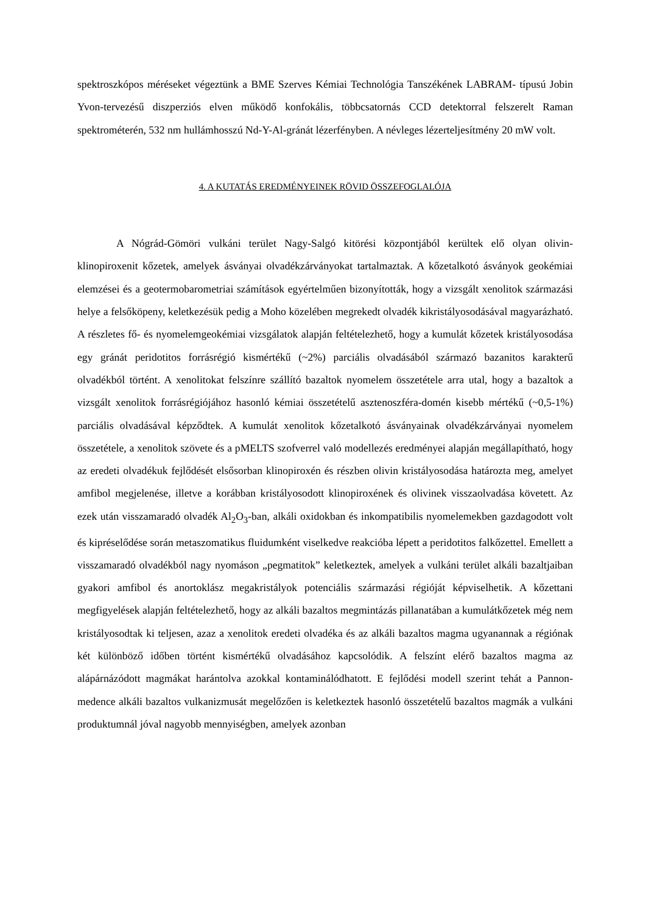spektroszkópos méréseket végeztünk a BME Szerves Kémiai Technológia Tanszékének LABRAM- típusú Jobin Yvon-tervezésű diszperziós elven működő konfokális, többcsatornás CCD detektorral felszerelt Raman spektrométerén, 532 nm hullámhosszú Nd-Y-Al-gránát lézerfényben. A névleges lézerteljesítmény 20 mW volt.
4. A KUTATÁS EREDMÉNYEINEK RÖVID ÖSSZEFOGLALÓJA
A Nógrád-Gömöri vulkáni terület Nagy-Salgó kitörési központjából kerültek elő olyan olivin-klinopiroxenit kőzetek, amelyek ásványai olvadékzárványokat tartalmaztak. A kőzetalkotó ásványok geokémiai elemzései és a geotermobarometriai számítások egyértelműen bizonyították, hogy a vizsgált xenolitok származási helye a felsőköpeny, keletkezésük pedig a Moho közelében megrekedt olvadék kikristályosodásával magyarázható. A részletes fő- és nyomelemgeokémiai vizsgálatok alapján feltételezhető, hogy a kumulát kőzetek kristályosodása egy gránát peridotitos forrásrégió kismértékű (~2%) parciális olvadásából származó bazanitos karakterű olvadékból történt. A xenolitokat felszínre szállító bazaltok nyomelem összetétele arra utal, hogy a bazaltok a vizsgált xenolitok forrásrégiójához hasonló kémiai összetételű asztenoszféra-domén kisebb mértékű (~0,5-1%) parciális olvadásával képződtek. A kumulát xenolitok kőzetalkotó ásványainak olvadékzárványai nyomelem összetétele, a xenolitok szövete és a pMELTS szofverrel való modellezés eredményei alapján megállapítható, hogy az eredeti olvadékuk fejlődését elsősorban klinopiroxén és részben olivin kristályosodása határozta meg, amelyet amfibol megjelenése, illetve a korábban kristályosodott klinopiroxének és olivinek visszaolvadása követett. Az ezek után visszamaradó olvadék Al<sub>2</sub>O<sub>3</sub>-ban, alkáli oxidokban és inkompatibilis nyomelemekben gazdagodott volt és kipréselődése során metaszomatikus fluidumként viselkedve reakcióba lépett a peridotitos falkőzettel. Emellett a visszamaradó olvadékból nagy nyomáson „pegmatitok” keletkeztek, amelyek a vulkáni terület alkáli bazaltjaiban gyakori amfibol és anortoklász megakristályok potenciális származási régióját képviselhetik. A kőzettani megfigyelések alapján feltételezhető, hogy az alkáli bazaltos megmintázás pillanatában a kumulátkőzetek még nem kristályosodtak ki teljesen, azaz a xenolitok eredeti olvadéka és az alkáli bazaltos magma ugyanannak a régiónak két különböző időben történt kismértékű olvadásához kapcsolódik. A felszínt elérő bazaltos magma az alápárnázódott magmákat harántolva azokkal kontaminálódhatott. E fejlődési modell szerint tehát a Pannon-medence alkáli bazaltos vulkanizmusát megelőzően is keletkeztek hasonló összetételű bazaltos magmák a vulkáni produktumnál jóval nagyobb mennyiségben, amelyek azonban